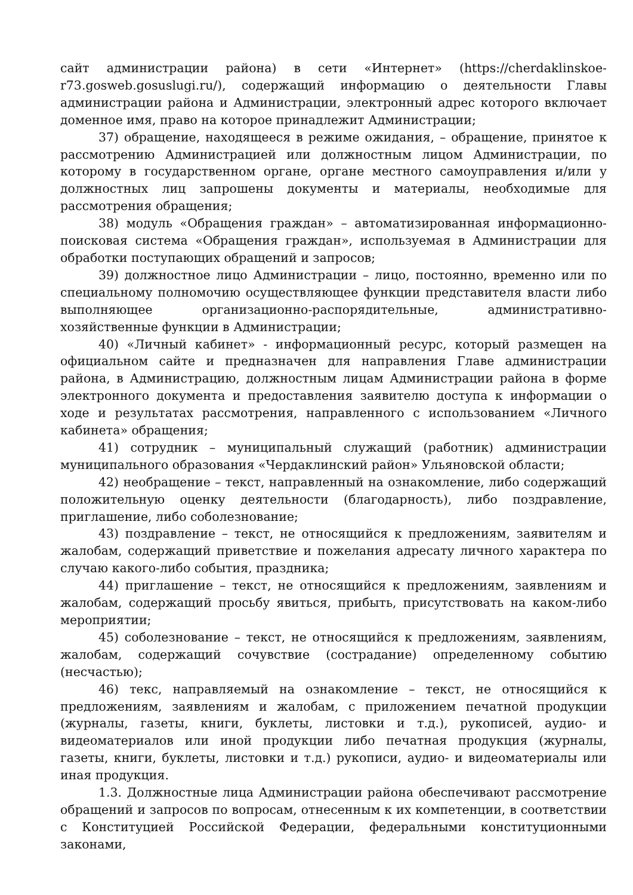сайт администрации района) в сети «Интернет» (https://cherdaklinskoe-r73.gosweb.gosuslugi.ru/), содержащий информацию о деятельности Главы администрации района и Администрации, электронный адрес которого включает доменное имя, право на которое принадлежит Администрации;
37) обращение, находящееся в режиме ожидания, – обращение, принятое к рассмотрению Администрацией или должностным лицом Администрации, по которому в государственном органе, органе местного самоуправления и/или у должностных лиц запрошены документы и материалы, необходимые для рассмотрения обращения;
38) модуль «Обращения граждан» – автоматизированная информационно-поисковая система «Обращения граждан», используемая в Администрации для обработки поступающих обращений и запросов;
39) должностное лицо Администрации – лицо, постоянно, временно или по специальному полномочию осуществляющее функции представителя власти либо выполняющее организационно-распорядительные, административно-хозяйственные функции в Администрации;
40) «Личный кабинет» - информационный ресурс, который размещен на официальном сайте и предназначен для направления Главе администрации района, в Администрацию, должностным лицам Администрации района в форме электронного документа и предоставления заявителю доступа к информации о ходе и результатах рассмотрения, направленного с использованием «Личного кабинета» обращения;
41) сотрудник – муниципальный служащий (работник) администрации муниципального образования «Чердаклинский район» Ульяновской области;
42) необращение – текст, направленный на ознакомление, либо содержащий положительную оценку деятельности (благодарность), либо поздравление, приглашение, либо соболезнование;
43) поздравление – текст, не относящийся к предложениям, заявителям и жалобам, содержащий приветствие и пожелания адресату личного характера по случаю какого-либо события, праздника;
44) приглашение – текст, не относящийся к предложениям, заявлениям и жалобам, содержащий просьбу явиться, прибыть, присутствовать на каком-либо мероприятии;
45) соболезнование – текст, не относящийся к предложениям, заявлениям, жалобам, содержащий сочувствие (сострадание) определенному событию (несчастью);
46) текс, направляемый на ознакомление – текст, не относящийся к предложениям, заявлениям и жалобам, с приложением печатной продукции (журналы, газеты, книги, буклеты, листовки и т.д.), рукописей, аудио- и видеоматериалов или иной продукции либо печатная продукция (журналы, газеты, книги, буклеты, листовки и т.д.) рукописи, аудио- и видеоматериалы или иная продукция.
1.3. Должностные лица Администрации района обеспечивают рассмотрение обращений и запросов по вопросам, отнесенным к их компетенции, в соответствии с Конституцией Российской Федерации, федеральными конституционными законами,